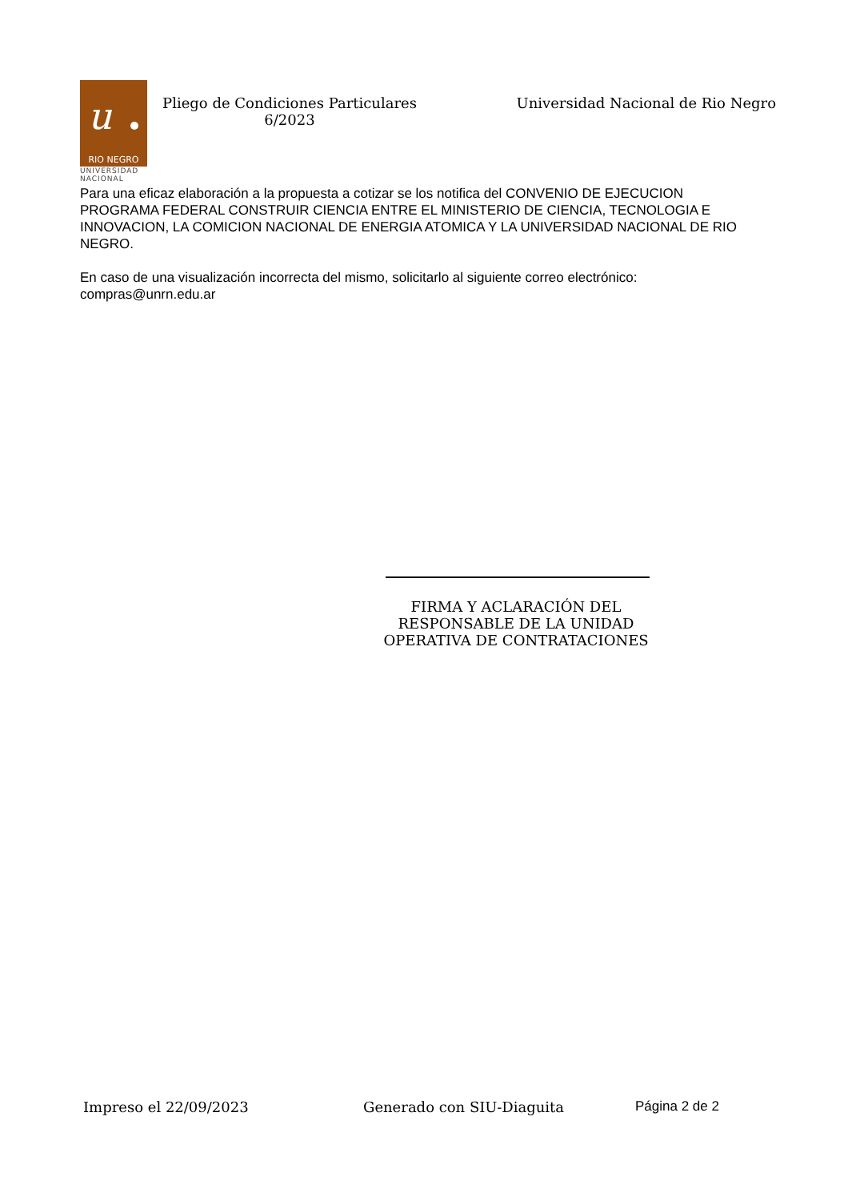u
RIO NEGRO
UNIVERSIDAD
NACIONAL
Pliego de Condiciones Particulares
6/2023
Universidad Nacional de Rio Negro
Para una eficaz elaboración a la propuesta a cotizar se los notifica del CONVENIO DE EJECUCION PROGRAMA FEDERAL CONSTRUIR CIENCIA ENTRE EL MINISTERIO DE CIENCIA, TECNOLOGIA E INNOVACION, LA COMICION NACIONAL DE ENERGIA ATOMICA Y LA UNIVERSIDAD NACIONAL DE RIO NEGRO.
En caso de una visualización incorrecta del mismo, solicitarlo al siguiente correo electrónico: compras@unrn.edu.ar
FIRMA Y ACLARACIÓN DEL RESPONSABLE DE LA UNIDAD OPERATIVA DE CONTRATACIONES
Impreso el 22/09/2023 Generado con SIU-Diaguita Página 2 de 2